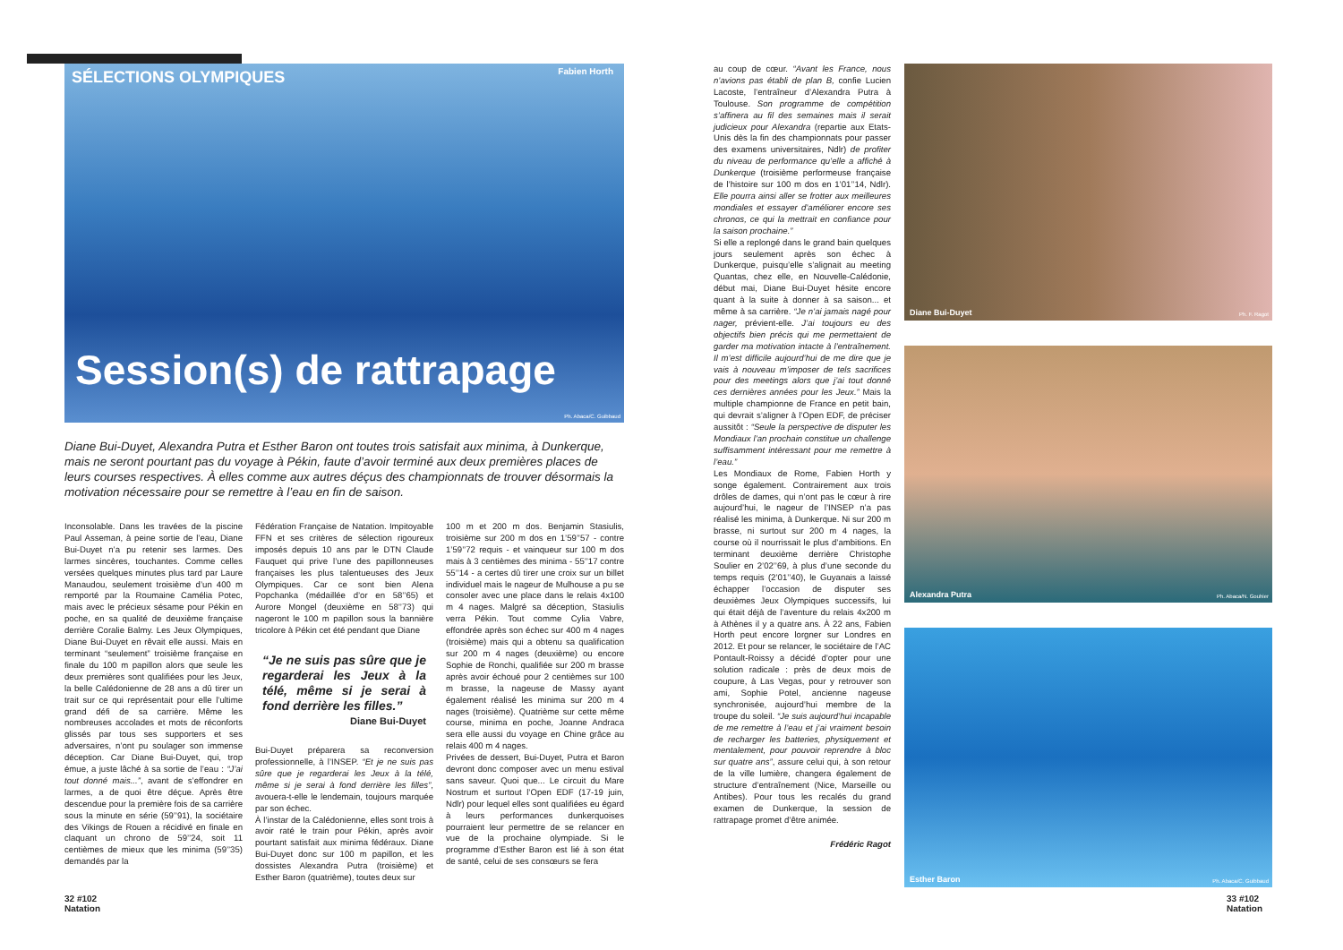SÉLECTIONS OLYMPIQUES Fabien Horth
Session(s) de rattrapage
Ph. Abaca/C. Guibbaud
Diane Bui-Duyet, Alexandra Putra et Esther Baron ont toutes trois satisfait aux minima, à Dunkerque, mais ne seront pourtant pas du voyage à Pékin, faute d’avoir terminé aux deux premières places de leurs courses respectives. À elles comme aux autres déçus des championnats de trouver désormais la motivation nécessaire pour se remettre à l’eau en fin de saison.
Inconsolable. Dans les travées de la piscine Paul Asseman, à peine sortie de l’eau, Diane Bui-Duyet n’a pu retenir ses larmes. Des larmes sincères, touchantes. Comme celles versées quelques minutes plus tard par Laure Manaudou, seulement troisième d’un 400 m remporté par la Roumaine Camélia Potec, mais avec le précieux sésame pour Pékin en poche, en sa qualité de deuxième française derrière Coralie Balmy. Les Jeux Olympiques, Diane Bui-Duyet en rêvait elle aussi. Mais en terminant “seulement” troisième française en finale du 100 m papillon alors que seule les deux premières sont qualifiées pour les Jeux, la belle Calédonienne de 28 ans a dû tirer un trait sur ce qui représentait pour elle l’ultime grand défi de sa carrière. Même les nombreuses accolades et mots de réconforts glissés par tous ses supporters et ses adversaires, n’ont pu soulager son immense déception. Car Diane Bui-Duyet, qui, trop émue, a juste lâché à sa sortie de l’eau : “J’ai tout donné mais...”, avant de s’effondrer en larmes, a de quoi être déçue. Après être descendue pour la première fois de sa carrière sous la minute en série (59’’91), la sociétaire des Vikings de Rouen a récidivé en finale en claquant un chrono de 59’’24, soit 11 centièmes de mieux que les minima (59’’35) demandés par la
Fédération Française de Natation. Impitoyable FFN et ses critères de sélection rigoureux imposés depuis 10 ans par le DTN Claude Fauquet qui prive l’une des papillonneuses françaises les plus talentueuses des Jeux Olympiques. Car ce sont bien Alena Popchanka (médaillée d’or en 58’’65) et Aurore Mongel (deuxième en 58’’73) qui nageront le 100 m papillon sous la bannière tricolore à Pékin cet été pendant que Diane
“Je ne suis pas sûre que je regarderai les Jeux à la télé, même si je serai à fond derrière les filles.”
Diane Bui-Duyet
Bui-Duyet préparera sa reconversion professionnelle, à l’INSEP. “Et je ne suis pas sûre que je regarderai les Jeux à la télé, même si je serai à fond derrière les filles”, avouera-t-elle le lendemain, toujours marquée par son échec.
À l’instar de la Calédonienne, elles sont trois à avoir raté le train pour Pékin, après avoir pourtant satisfait aux minima fédéraux. Diane Bui-Duyet donc sur 100 m papillon, et les dossistes Alexandra Putra (troisième) et Esther Baron (quatrième), toutes deux sur
100 m et 200 m dos. Benjamin Stasiulis, troisième sur 200 m dos en 1’59’’57 - contre 1’59’’72 requis - et vainqueur sur 100 m dos mais à 3 centièmes des minima - 55’’17 contre 55’’14 - a certes dû tirer une croix sur un billet individuel mais le nageur de Mulhouse a pu se consoler avec une place dans le relais 4x100 m 4 nages. Malgré sa déception, Stasiulis verra Pékin. Tout comme Cylia Vabre, effondrée après son échec sur 400 m 4 nages (troisième) mais qui a obtenu sa qualification sur 200 m 4 nages (deuxième) ou encore Sophie de Ronchi, qualifiée sur 200 m brasse après avoir échoué pour 2 centièmes sur 100 m brasse, la nageuse de Massy ayant également réalisé les minima sur 200 m 4 nages (troisième). Quatrième sur cette même course, minima en poche, Joanne Andraca sera elle aussi du voyage en Chine grâce au relais 400 m 4 nages.
Privées de dessert, Bui-Duyet, Putra et Baron devront donc composer avec un menu estival sans saveur. Quoi que... Le circuit du Mare Nostrum et surtout l’Open EDF (17-19 juin, Ndlr) pour lequel elles sont qualifiées eu égard à leurs performances dunkerquoises pourraient leur permettre de se relancer en vue de la prochaine olympiade. Si le programme d’Esther Baron est lié à son état de santé, celui de ses consœurs se fera
au coup de cœur. “Avant les France, nous n’avions pas établi de plan B, confie Lucien Lacoste, l’entraîneur d’Alexandra Putra à Toulouse. Son programme de compétition s’affinera au fil des semaines mais il serait judicieux pour Alexandra (repartie aux Etats-Unis dès la fin des championnats pour passer des examens universitaires, Ndlr) de profiter du niveau de performance qu’elle a affiché à Dunkerque (troisième performeuse française de l’histoire sur 100 m dos en 1’01’’14, Ndlr). Elle pourra ainsi aller se frotter aux meilleures mondiales et essayer d’améliorer encore ses chronos, ce qui la mettrait en confiance pour la saison prochaine.”
Si elle a replongé dans le grand bain quelques jours seulement après son échec à Dunkerque, puisqu’elle s’alignait au meeting Quantas, chez elle, en Nouvelle-Calédonie, début mai, Diane Bui-Duyet hésite encore quant à la suite à donner à sa saison... et même à sa carrière. “Je n’ai jamais nagé pour nager, prévient-elle. J’ai toujours eu des objectifs bien précis qui me permettaient de garder ma motivation intacte à l’entraînement. Il m’est difficile aujourd’hui de me dire que je vais à nouveau m’imposer de tels sacrifices pour des meetings alors que j’ai tout donné ces dernières années pour les Jeux.” Mais la multiple championne de France en petit bain, qui devrait s’aligner à l’Open EDF, de préciser aussitôt : “Seule la perspective de disputer les Mondiaux l’an prochain constitue un challenge suffisamment intéressant pour me remettre à l’eau.”
Les Mondiaux de Rome, Fabien Horth y songe également. Contrairement aux trois drôles de dames, qui n’ont pas le cœur à rire aujourd’hui, le nageur de l’INSEP n’a pas réalisé les minima, à Dunkerque. Ni sur 200 m brasse, ni surtout sur 200 m 4 nages, la course où il nourrissait le plus d’ambitions. En terminant deuxième derrière Christophe Soulier en 2’02’’69, à plus d’une seconde du temps requis (2’01’’40), le Guyanais a laissé échapper l’occasion de disputer ses deuxièmes Jeux Olympiques successifs, lui qui était déjà de l’aventure du relais 4x200 m à Athènes il y a quatre ans. À 22 ans, Fabien Horth peut encore lorgner sur Londres en 2012. Et pour se relancer, le sociétaire de l’AC Pontault-Roissy a décidé d’opter pour une solution radicale : près de deux mois de coupure, à Las Vegas, pour y retrouver son ami, Sophie Potel, ancienne nageuse synchronisée, aujourd’hui membre de la troupe du soleil. “Je suis aujourd’hui incapable de me remettre à l’eau et j’ai vraiment besoin de recharger les batteries, physiquement et mentalement, pour pouvoir reprendre à bloc sur quatre ans”, assure celui qui, à son retour de la ville lumière, changera également de structure d’entraînement (Nice, Marseille ou Antibes). Pour tous les recalés du grand examen de Dunkerque, la session de rattrapage promet d’être animée.
Frédéric Ragot
Diane Bui-Duyet Ph. F. Ragot
Alexandra Putra Ph. Abaca/N. Gouhier
Esther Baron Ph. Abaca/C. Guibbaud
32 #102
Natation
33 #102
Natation